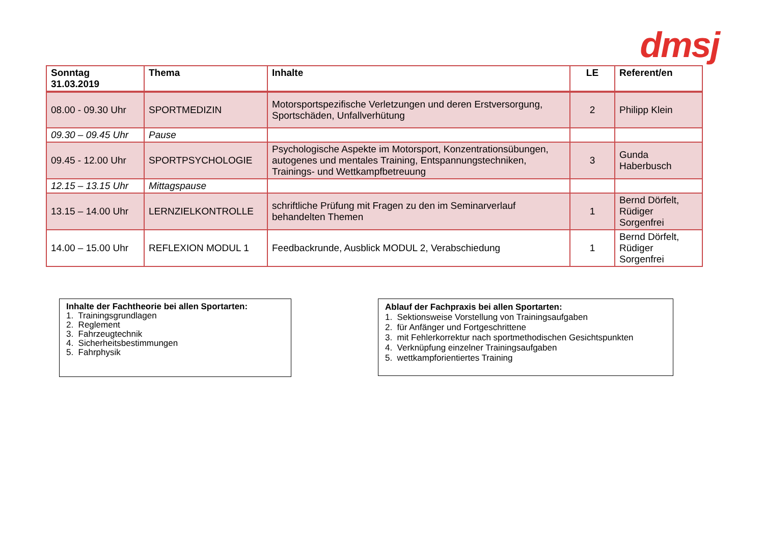dmsj
| Sonntag 31.03.2019 | Thema | Inhalte | LE | Referent/en |
| --- | --- | --- | --- | --- |
| 08.00 - 09.30 Uhr | SPORTMEDIZIN | Motorsportspezifische Verletzungen und deren Erstversorgung, Sportschäden, Unfallverhütung | 2 | Philipp Klein |
| 09.30 – 09.45 Uhr | Pause | | | |
| 09.45 - 12.00 Uhr | SPORTPSYCHOLOGIE | Psychologische Aspekte im Motorsport, Konzentrationsübungen, autogenes und mentales Training, Entspannungstechniken, Trainings- und Wettkampfbetreuung | 3 | Gunda Haberbusch |
| 12.15 – 13.15 Uhr | Mittagspause | | | |
| 13.15 – 14.00 Uhr | LERNZIELKONTROLLE | schriftliche Prüfung mit Fragen zu den im Seminarverlauf behandelten Themen | 1 | Bernd Dörfelt, Rüdiger Sorgenfrei |
| 14.00 – 15.00 Uhr | REFLEXION MODUL 1 | Feedbackrunde, Ausblick MODUL 2, Verabschiedung | 1 | Bernd Dörfelt, Rüdiger Sorgenfrei |
Inhalte der Fachtheorie bei allen Sportarten:
1. Trainingsgrundlagen
2. Reglement
3. Fahrzeugtechnik
4. Sicherheitsbestimmungen
5. Fahrphysik
Ablauf der Fachpraxis bei allen Sportarten:
1. Sektionsweise Vorstellung von Trainingsaufgaben
2. für Anfänger und Fortgeschrittene
3. mit Fehlerkorrektur nach sportmethodischen Gesichtspunkten
4. Verknüpfung einzelner Trainingsaufgaben
5. wettkampforientiertes Training